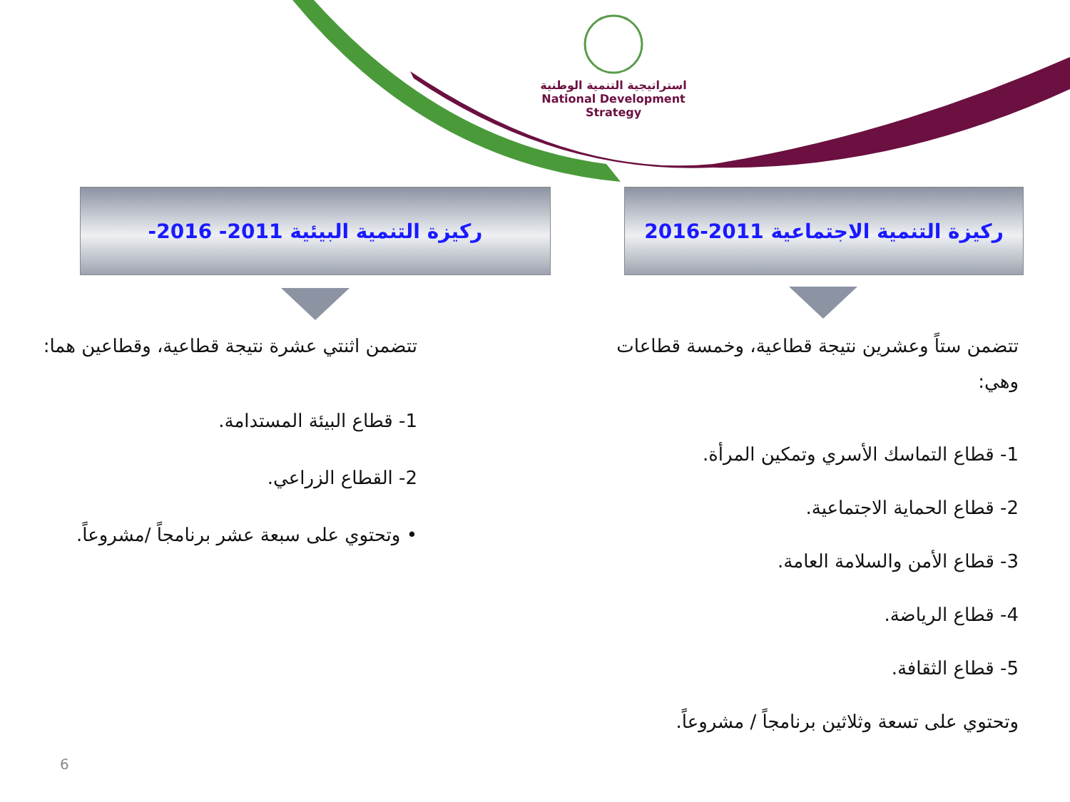استراتيجية التنمية الوطنية
National Development Strategy
ركيزة التنمية الاجتماعية 2011-2016
ركيزة التنمية البيئية 2011- 2016-
تتضمن ستاً وعشرين نتيجة قطاعية، وخمسة قطاعات وهي:
1- قطاع التماسك الأسري وتمكين المرأة.
2- قطاع الحماية الاجتماعية.
3- قطاع الأمن والسلامة العامة.
4- قطاع الرياضة.
5- قطاع الثقافة.
وتحتوي على تسعة وثلاثين برنامجاً / مشروعاً.
تتضمن اثنتي عشرة نتيجة قطاعية، وقطاعين هما:
1- قطاع البيئة المستدامة.
2- القطاع الزراعي.
• وتحتوي على سبعة عشر برنامجاً /مشروعاً.
6